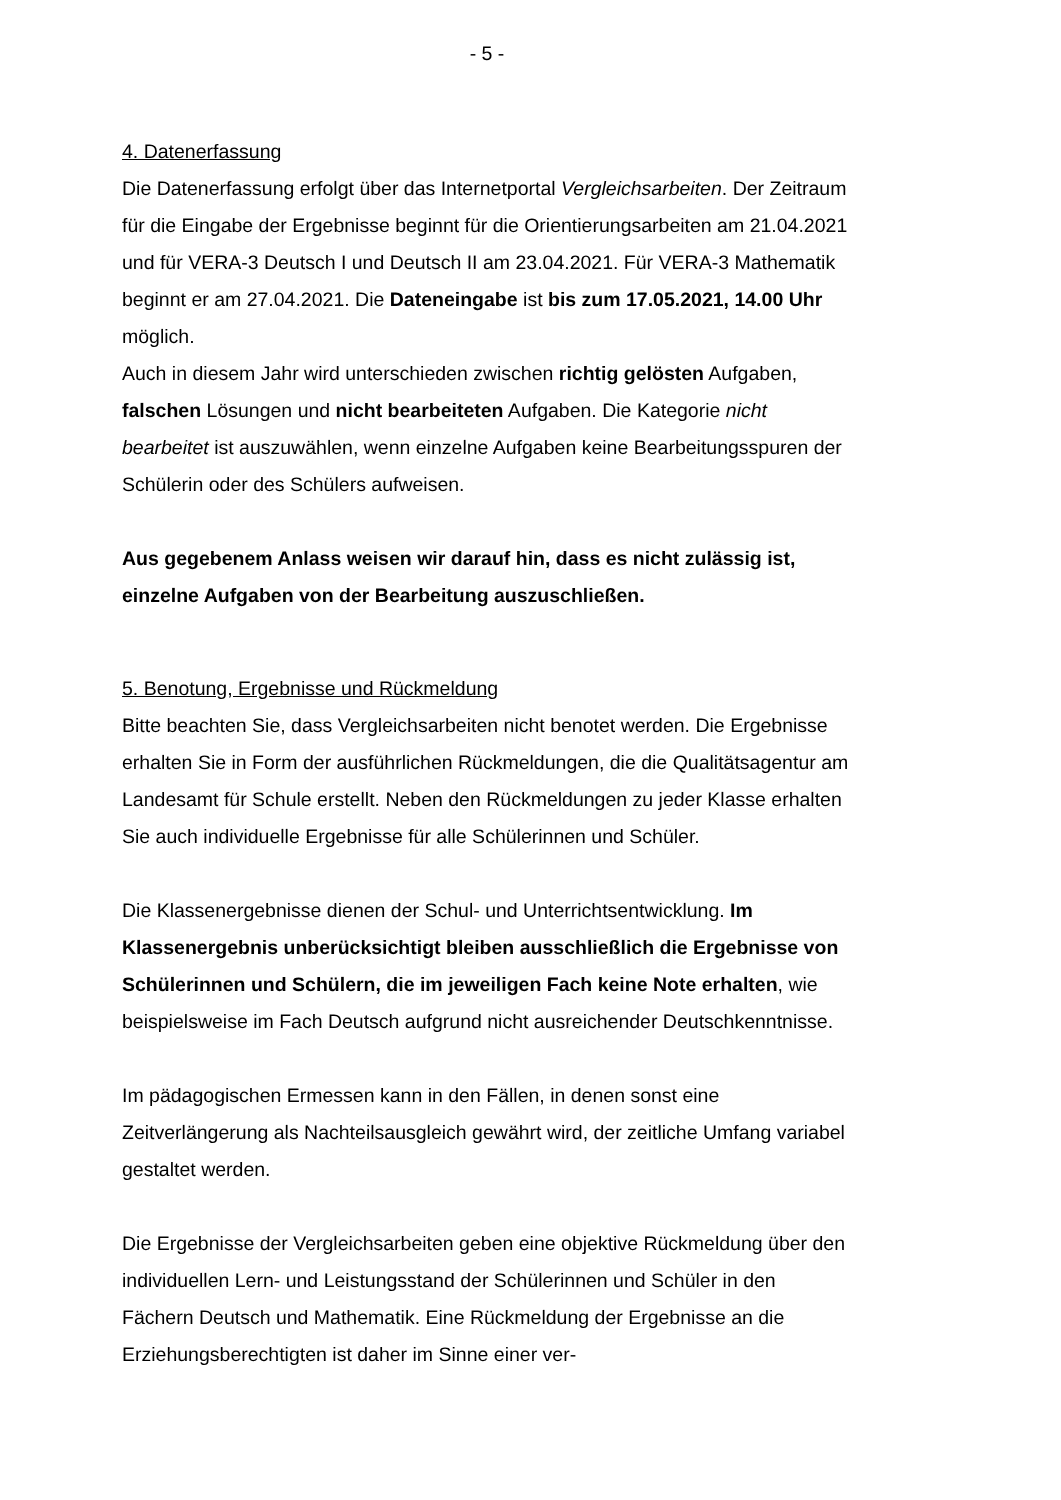- 5 -
4. Datenerfassung
Die Datenerfassung erfolgt über das Internetportal Vergleichsarbeiten. Der Zeitraum für die Eingabe der Ergebnisse beginnt für die Orientierungsarbeiten am 21.04.2021 und für VERA-3 Deutsch I und Deutsch II am 23.04.2021. Für VERA-3 Mathematik beginnt er am 27.04.2021. Die Dateneingabe ist bis zum 17.05.2021, 14.00 Uhr möglich.
Auch in diesem Jahr wird unterschieden zwischen richtig gelösten Aufgaben, falschen Lösungen und nicht bearbeiteten Aufgaben. Die Kategorie nicht bearbeitet ist auszuwählen, wenn einzelne Aufgaben keine Bearbeitungsspuren der Schülerin oder des Schülers aufweisen.
Aus gegebenem Anlass weisen wir darauf hin, dass es nicht zulässig ist, einzelne Aufgaben von der Bearbeitung auszuschließen.
5. Benotung, Ergebnisse und Rückmeldung
Bitte beachten Sie, dass Vergleichsarbeiten nicht benotet werden. Die Ergebnisse erhalten Sie in Form der ausführlichen Rückmeldungen, die die Qualitätsagentur am Landesamt für Schule erstellt. Neben den Rückmeldungen zu jeder Klasse erhalten Sie auch individuelle Ergebnisse für alle Schülerinnen und Schüler.
Die Klassenergebnisse dienen der Schul- und Unterrichtsentwicklung. Im Klassenergebnis unberücksichtigt bleiben ausschließlich die Ergebnisse von Schülerinnen und Schülern, die im jeweiligen Fach keine Note erhalten, wie beispielsweise im Fach Deutsch aufgrund nicht ausreichender Deutschkenntnisse.
Im pädagogischen Ermessen kann in den Fällen, in denen sonst eine Zeitverlängerung als Nachteilsausgleich gewährt wird, der zeitliche Umfang variabel gestaltet werden.
Die Ergebnisse der Vergleichsarbeiten geben eine objektive Rückmeldung über den individuellen Lern- und Leistungsstand der Schülerinnen und Schüler in den Fächern Deutsch und Mathematik. Eine Rückmeldung der Ergebnisse an die Erziehungsberechtigten ist daher im Sinne einer ver-